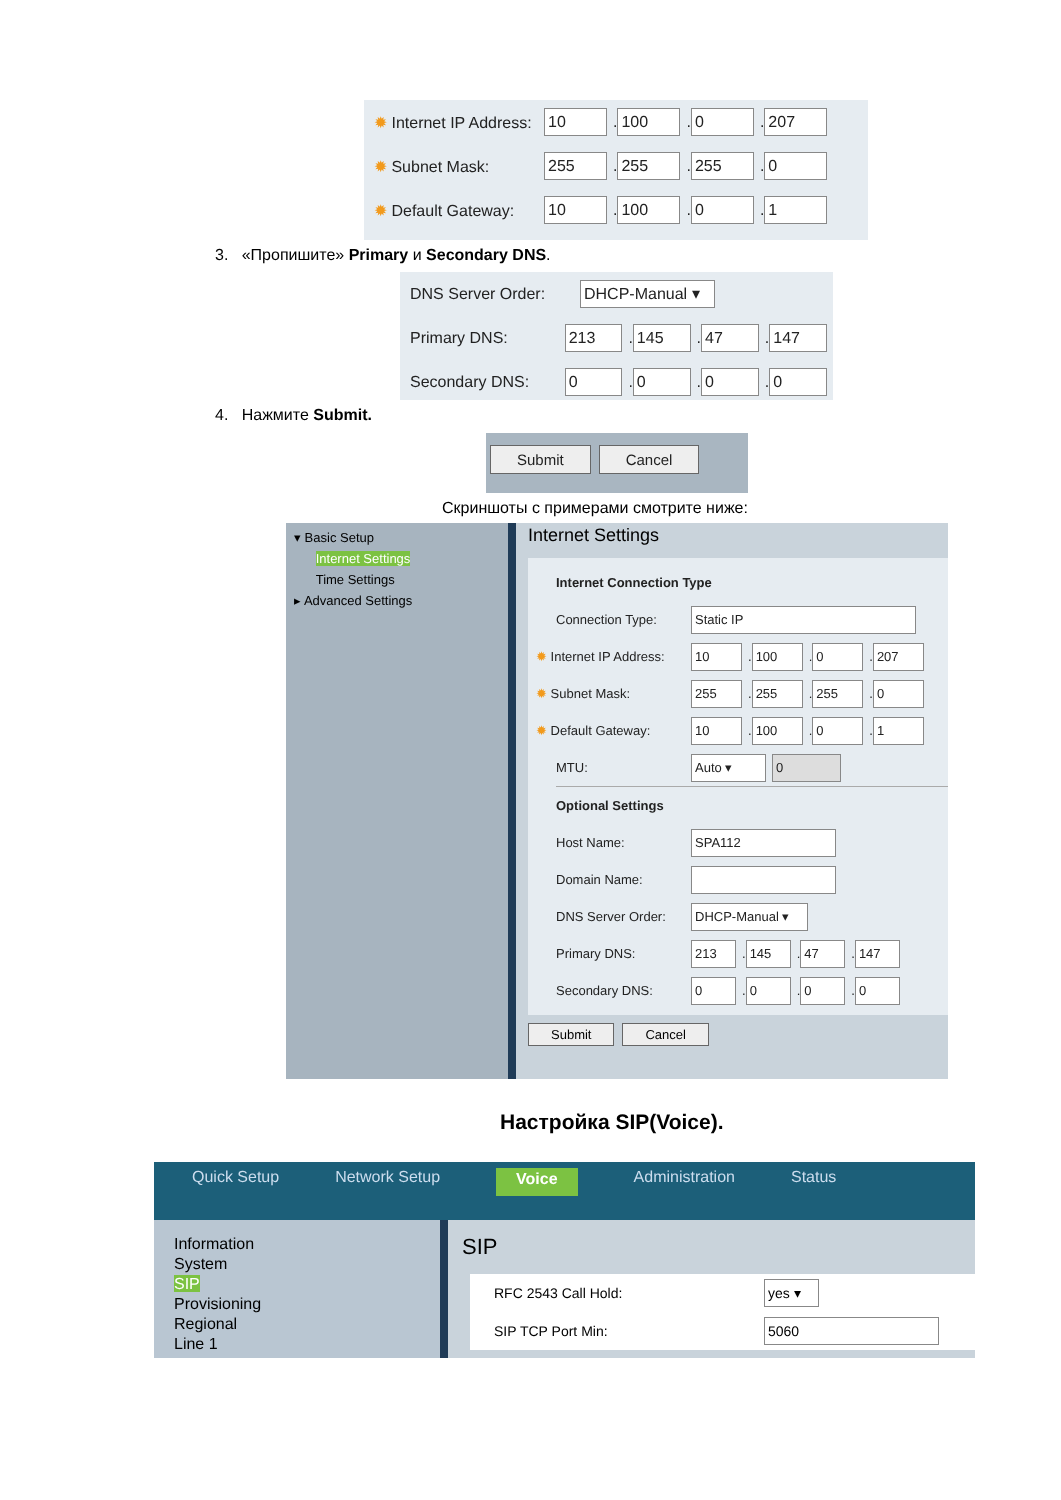✹ Internet IP Address: 10. 100. 0. 207
✹ Subnet Mask: 255. 255. 255. 0
✹ Default Gateway: 10. 100. 0. 1
3. «Пропишите» Primary и Secondary DNS.
DNS Server Order: DHCP-Manual ▾
Primary DNS: 213. 145. 47. 147
Secondary DNS: 0. 0. 0. 0
4. Нажмите Submit.
Submit Cancel
Скриншоты с примерами смотрите ниже:
▾ Basic Setup
Internet Settings
Time Settings
▸ Advanced Settings
Internet Settings
Internet Connection Type
Connection Type: Static IP
✹ Internet IP Address: 10. 100. 0. 207
✹ Subnet Mask: 255. 255. 255. 0
✹ Default Gateway: 10. 100. 0. 1
MTU: Auto ▾ 0
Optional Settings
Host Name: SPA112
Domain Name:
DNS Server Order: DHCP-Manual ▾
Primary DNS: 213. 145. 47. 147
Secondary DNS: 0. 0. 0. 0
Submit Cancel
Настройка SIP(Voice).
Quick Setup Network Setup Voice Administration Status
Information
System
SIP
Provisioning
Regional
Line 1
SIP
RFC 2543 Call Hold: yes ▾
SIP TCP Port Min: 5060